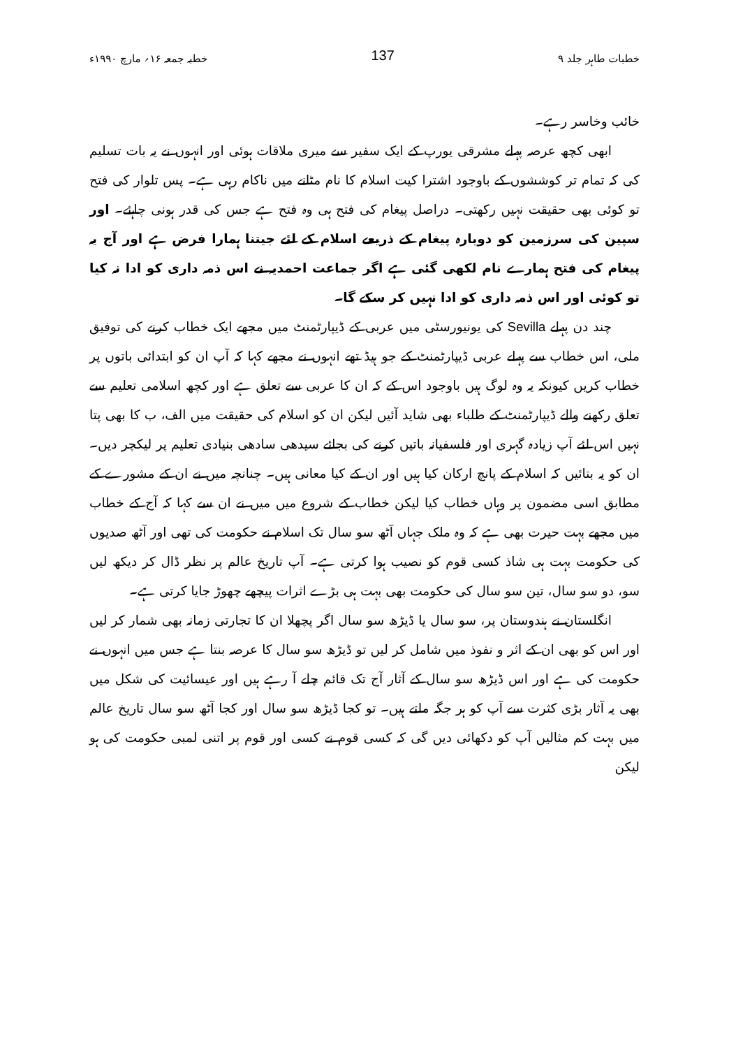خطبات طاہر جلد ۹ 137 خطبہ جمعہ ۱۶؍ مارچ ۱۹۹۰ء
خائب وخاسر رہے۔
ابھی کچھ عرصہ پہلے مشرقی یورپ کے ایک سفیر سے میری ملاقات ہوئی اور انہوں نے یہ بات تسلیم کی کہ تمام تر کوششوں کے باوجود اشترا کیت اسلام کا نام مٹانے میں ناکام رہی ہے۔ پس تلوار کی فتح تو کوئی بھی حقیقت نہیں رکھتی۔ دراصل پیغام کی فتح ہی وہ فتح ہے جس کی قدر ہونی چاہئے۔ اور سپین کی سرزمین کو دوبارہ پیغام کے ذریعے اسلام کے لئے جیتنا ہمارا فرض ہے اور آج یہ پیغام کی فتح ہمارے نام لکھی گئی ہے اگر جماعت احمدیہ نے اس ذمہ داری کو ادا نہ کیا تو کوئی اور اس ذمہ داری کو ادا نہیں کر سکے گا۔
چند دن پہلے Sevilla کی یونیورسٹی میں عربی کے ڈیپارٹمنٹ میں مجھے ایک خطاب کرنے کی توفیق ملی، اس خطاب سے پہلے عربی ڈیپارٹمنٹ کے جو ہیڈ تھے انہوں نے مجھے کہا کہ آپ ان کو ابتدائی باتوں پر خطاب کریں کیونکہ یہ وہ لوگ ہیں باوجود اس کے کہ ان کا عربی سے تعلق ہے اور کچھ اسلامی تعلیم سے تعلق رکھنے والے ڈیپارٹمنٹ کے طلباء بھی شاید آئیں لیکن ان کو اسلام کی حقیقت میں الف، ب کا بھی پتا نہیں اس لئے آپ زیادہ گہری اور فلسفیانہ باتیں کرنے کی بجائے سیدھی سادھی بنیادی تعلیم پر لیکچر دیں۔ ان کو یہ بتائیں کہ اسلام کے پانچ ارکان کیا ہیں اور ان کے کیا معانی ہیں۔ چنانچہ میں نے ان کے مشورے کے مطابق اسی مضمون پر وہاں خطاب کیا لیکن خطاب کے شروع میں میں نے ان سے کہا کہ آج کے خطاب میں مجھے بہت حیرت بھی ہے کہ وہ ملک جہاں آٹھ سو سال تک اسلام نے حکومت کی تھی اور آٹھ صدیوں کی حکومت بہت ہی شاذ کسی قوم کو نصیب ہوا کرتی ہے۔ آپ تاریخ عالم پر نظر ڈال کر دیکھ لیں سو، دو سو سال، تین سو سال کی حکومت بھی بہت ہی بڑے اثرات پیچھے چھوڑ جایا کرتی ہے۔
انگلستان نے ہندوستان پر، سو سال یا ڈیڑھ سو سال اگر پچھلا ان کا تجارتی زمانہ بھی شمار کر لیں اور اس کو بھی ان کے اثر و نفوذ میں شامل کر لیں تو ڈیڑھ سو سال کا عرصہ بنتا ہے جس میں انہوں نے حکومت کی ہے اور اس ڈیڑھ سو سال کے آثار آج تک قائم چلے آ رہے ہیں اور عیسائیت کی شکل میں بھی یہ آثار بڑی کثرت سے آپ کو ہر جگہ ملتے ہیں۔ تو کجا ڈیڑھ سو سال اور کجا آٹھ سو سال تاریخ عالم میں بہت کم مثالیں آپ کو دکھائی دیں گی کہ کسی قوم نے کسی اور قوم پر اتنی لمبی حکومت کی ہو لیکن